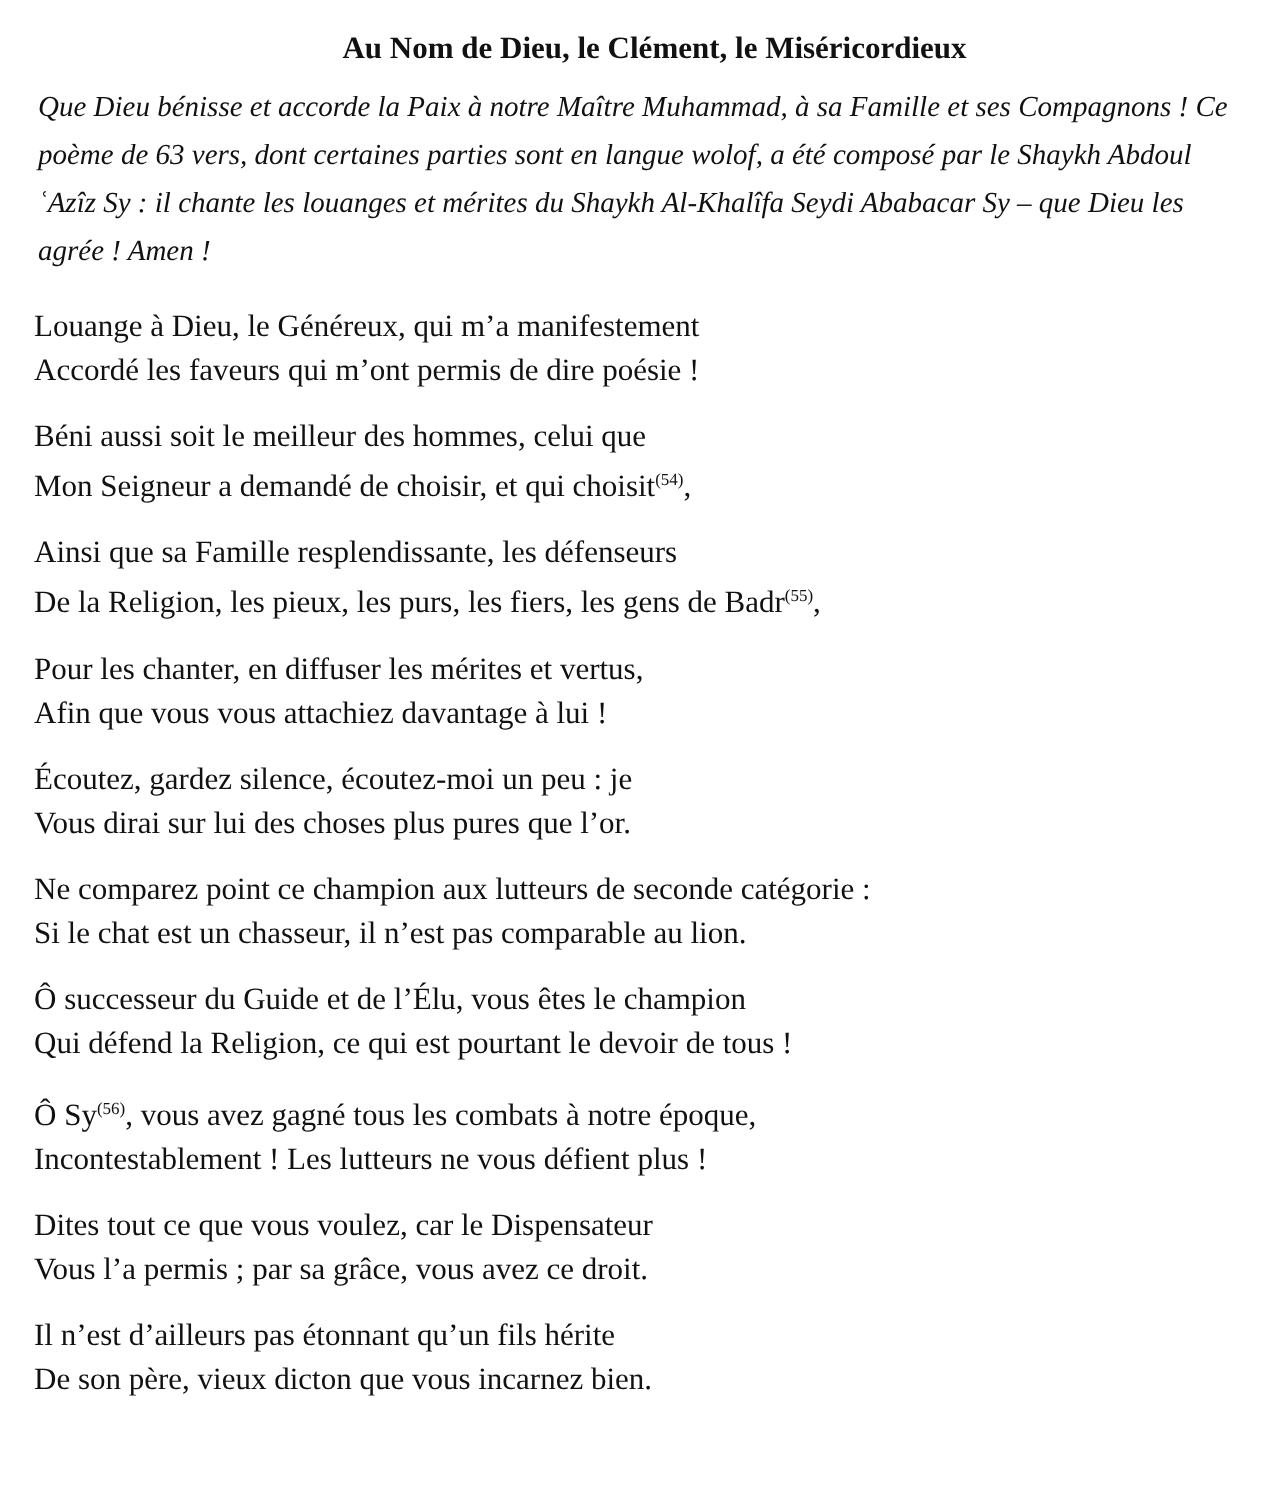Au Nom de Dieu, le Clément, le Miséricordieux
Que Dieu bénisse et accorde la Paix à notre Maître Muhammad, à sa Famille et ses Compagnons ! Ce poème de 63 vers, dont certaines parties sont en langue wolof, a été composé par le Shaykh Abdoul ʿAzîz Sy : il chante les louanges et mérites du Shaykh Al-Khalîfa Seydi Ababacar Sy – que Dieu les agrée ! Amen !
Louange à Dieu, le Généreux, qui m’a manifestement
Accordé les faveurs qui m’ont permis de dire poésie !
Béni aussi soit le meilleur des hommes, celui que
Mon Seigneur a demandé de choisir, et qui choisit<sup>(54)</sup>,
Ainsi que sa Famille resplendissante, les défenseurs
De la Religion, les pieux, les purs, les fiers, les gens de Badr<sup>(55)</sup>,
Pour les chanter, en diffuser les mérites et vertus,
Afin que vous vous attachiez davantage à lui !
Écoutez, gardez silence, écoutez-moi un peu : je
Vous dirai sur lui des choses plus pures que l’or.
Ne comparez point ce champion aux lutteurs de seconde catégorie :
Si le chat est un chasseur, il n’est pas comparable au lion.
Ô successeur du Guide et de l’Élu, vous êtes le champion
Qui défend la Religion, ce qui est pourtant le devoir de tous !
Ô Sy<sup>(56)</sup>, vous avez gagné tous les combats à notre époque,
Incontestablement ! Les lutteurs ne vous défient plus !
Dites tout ce que vous voulez, car le Dispensateur
Vous l’a permis ; par sa grâce, vous avez ce droit.
Il n’est d’ailleurs pas étonnant qu’un fils hérite
De son père, vieux dicton que vous incarnez bien.